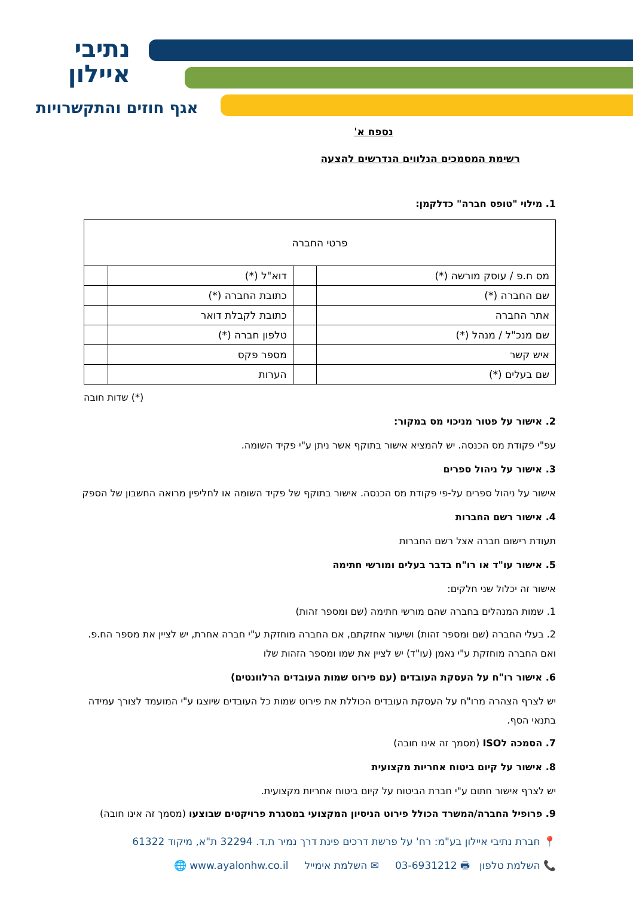נתיבי
איילון
אגף חוזים והתקשרויות
נספח א'
רשימת המסמכים הנלווים הנדרשים להצעה
1. מילוי "טופס חברה" כדלקמן:
| פרטי החברה | | | |
| מס ח.פ / עוסק מורשה (*) | | דוא"ל (*) | |
| שם החברה (*) | | כתובת החברה (*) | |
| אתר החברה | | כתובת לקבלת דואר | |
| שם מנכ"ל / מנהל (*) | | טלפון חברה (*) | |
| איש קשר | | מספר פקס | |
| שם בעלים (*) | | הערות | |
(*) שדות חובה
2. אישור על פטור מניכוי מס במקור:
עפ"י פקודת מס הכנסה. יש להמציא אישור בתוקף אשר ניתן ע"י פקיד השומה.
3. אישור על ניהול ספרים
אישור על ניהול ספרים על-פי פקודת מס הכנסה. אישור בתוקף של פקיד השומה או לחליפין מרואה החשבון של הספק
4. אישור רשם החברות
תעודת רישום חברה אצל רשם החברות
5. אישור עו"ד או רו"ח בדבר בעלים ומורשי חתימה
אישור זה יכלול שני חלקים:
1. שמות המנהלים בחברה שהם מורשי חתימה (שם ומספר זהות)
2. בעלי החברה (שם ומספר זהות) ושיעור אחזקתם, אם החברה מוחזקת ע"י חברה אחרת, יש לציין את מספר הח.פ. ואם החברה מוחזקת ע"י נאמן (עו"ד) יש לציין את שמו ומספר הזהות שלו
6. אישור רו"ח על העסקת העובדים (עם פירוט שמות העובדים הרלוונטים)
יש לצרף הצהרה מרו"ח על העסקת העובדים הכוללת את פירוט שמות כל העובדים שיוצגו ע"י המועמד לצורך עמידה בתנאי הסף.
7. הסמכה לISO (מסמך זה אינו חובה)
8. אישור על קיום ביטוח אחריות מקצועית
יש לצרף אישור חתום ע"י חברת הביטוח על קיום ביטוח אחריות מקצועית.
9. פרופיל החברה/המשרד הכולל פירוט הניסיון המקצועי במסגרת פרויקטים שבוצעו (מסמך זה אינו חובה)
📍 חברת נתיבי איילון בע"מ: רח' על פרשת דרכים פינת דרך נמיר ת.ד. 32294 ת"א, מיקוד 61322
📞 השלמת טלפון 🖶 03-6931212 ✉ השלמת אימייל 🌐 www.ayalonhw.co.il